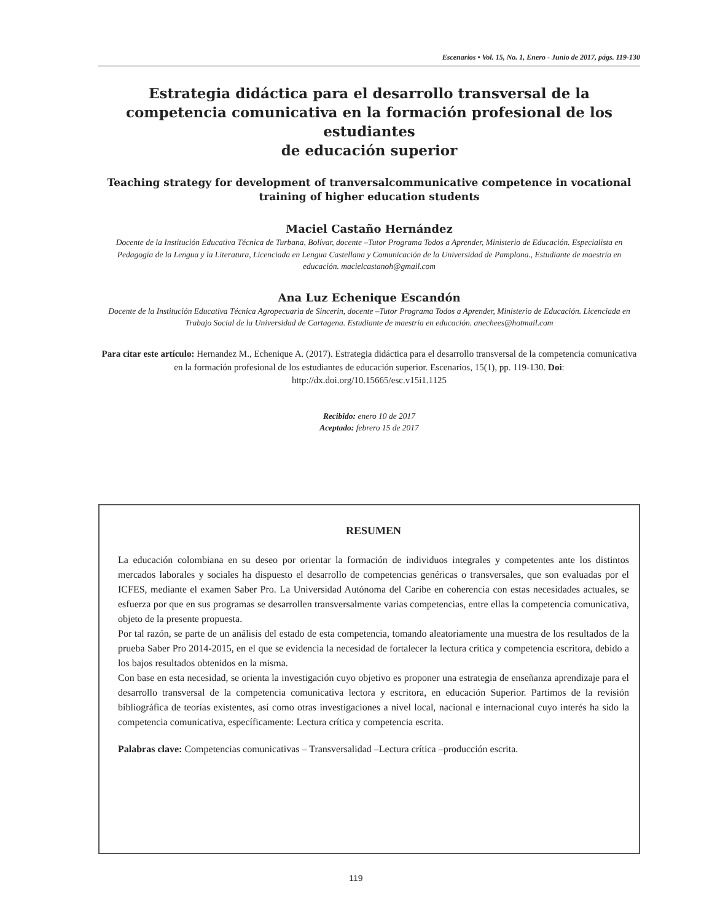Escenarios • Vol. 15, No. 1, Enero - Junio de 2017, págs. 119-130
Estrategia didáctica para el desarrollo transversal de la competencia comunicativa en la formación profesional de los estudiantes
de educación superior
Teaching strategy for development of tranversalcommunicative competence in vocational training of higher education students
Maciel Castaño Hernández
Docente de la Institución Educativa Técnica de Turbana, Bolívar, docente –Tutor Programa Todos a Aprender, Ministerio de Educación. Especialista en Pedagogía de la Lengua y la Literatura, Licenciada en Lengua Castellana y Comunicación de la Universidad de Pamplona., Estudiante de maestría en educación. macielcastanoh@gmail.com
Ana Luz Echenique Escandón
Docente de la Institución Educativa Técnica Agropecuaria de Sincerin, docente –Tutor Programa Todos a Aprender, Ministerio de Educación. Licenciada en Trabajo Social de la Universidad de Cartagena. Estudiante de maestría en educación. anechees@hotmail.com
Para citar este artículo: Hernandez M., Echenique A. (2017). Estrategia didáctica para el desarrollo transversal de la competencia comunicativa en la formación profesional de los estudiantes de educación superior. Escenarios, 15(1), pp. 119-130. Doi: http://dx.doi.org/10.15665/esc.v15i1.1125
Recibido: enero 10 de 2017
Aceptado: febrero 15 de 2017
RESUMEN
La educación colombiana en su deseo por orientar la formación de individuos integrales y competentes ante los distintos mercados laborales y sociales ha dispuesto el desarrollo de competencias genéricas o transversales, que son evaluadas por el ICFES, mediante el examen Saber Pro. La Universidad Autónoma del Caribe en coherencia con estas necesidades actuales, se esfuerza por que en sus programas se desarrollen transversalmente varias competencias, entre ellas la competencia comunicativa, objeto de la presente propuesta.
Por tal razón, se parte de un análisis del estado de esta competencia, tomando aleatoriamente una muestra de los resultados de la prueba Saber Pro 2014-2015, en el que se evidencia la necesidad de fortalecer la lectura crítica y competencia escritora, debido a los bajos resultados obtenidos en la misma.
Con base en esta necesidad, se orienta la investigación cuyo objetivo es proponer una estrategia de enseñanza aprendizaje para el desarrollo transversal de la competencia comunicativa lectora y escritora, en educación Superior. Partimos de la revisión bibliográfica de teorías existentes, así como otras investigaciones a nivel local, nacional e internacional cuyo interés ha sido la competencia comunicativa, específicamente: Lectura crítica y competencia escrita.
Palabras clave: Competencias comunicativas – Transversalidad –Lectura crítica –producción escrita.
119